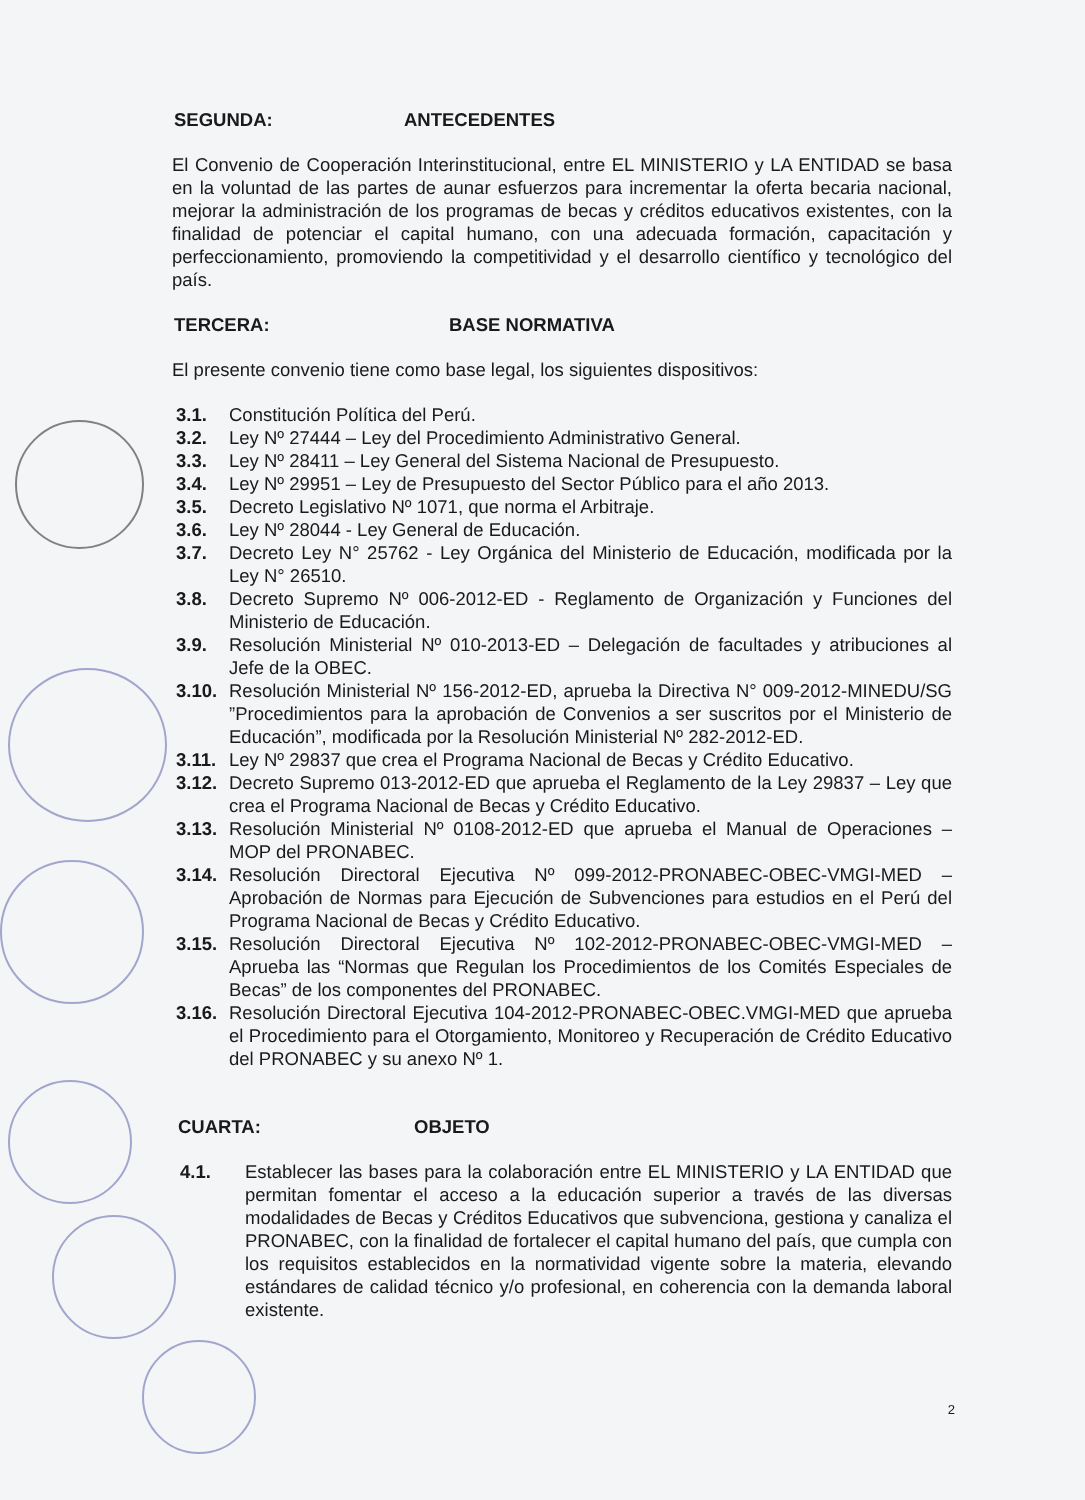SEGUNDA: ANTECEDENTES
El Convenio de Cooperación Interinstitucional, entre EL MINISTERIO y LA ENTIDAD se basa en la voluntad de las partes de aunar esfuerzos para incrementar la oferta becaria nacional, mejorar la administración de los programas de becas y créditos educativos existentes, con la finalidad de potenciar el capital humano, con una adecuada formación, capacitación y perfeccionamiento, promoviendo la competitividad y el desarrollo científico y tecnológico del país.
TERCERA: BASE NORMATIVA
El presente convenio tiene como base legal, los siguientes dispositivos:
3.1. Constitución Política del Perú.
3.2. Ley Nº 27444 – Ley del Procedimiento Administrativo General.
3.3. Ley Nº 28411 – Ley General del Sistema Nacional de Presupuesto.
3.4. Ley Nº 29951 – Ley de Presupuesto del Sector Público para el año 2013.
3.5. Decreto Legislativo Nº 1071, que norma el Arbitraje.
3.6. Ley Nº 28044 - Ley General de Educación.
3.7. Decreto Ley N° 25762 - Ley Orgánica del Ministerio de Educación, modificada por la Ley N° 26510.
3.8. Decreto Supremo Nº 006-2012-ED - Reglamento de Organización y Funciones del Ministerio de Educación.
3.9. Resolución Ministerial Nº 010-2013-ED – Delegación de facultades y atribuciones al Jefe de la OBEC.
3.10.
Resolución Ministerial Nº 156-2012-ED, aprueba la Directiva N° 009-2012-MINEDU/SG ”Procedimientos para la aprobación de Convenios a ser suscritos por el Ministerio de Educación”, modificada por la Resolución Ministerial Nº 282-2012-ED.
3.11.
Ley Nº 29837 que crea el Programa Nacional de Becas y Crédito Educativo.
3.12.
Decreto Supremo 013-2012-ED que aprueba el Reglamento de la Ley 29837 – Ley que crea el Programa Nacional de Becas y Crédito Educativo.
3.13.
Resolución Ministerial Nº 0108-2012-ED que aprueba el Manual de Operaciones – MOP del PRONABEC.
3.14.
Resolución Directoral Ejecutiva Nº 099-2012-PRONABEC-OBEC-VMGI-MED – Aprobación de Normas para Ejecución de Subvenciones para estudios en el Perú del Programa Nacional de Becas y Crédito Educativo.
3.15.
Resolución Directoral Ejecutiva Nº 102-2012-PRONABEC-OBEC-VMGI-MED – Aprueba las “Normas que Regulan los Procedimientos de los Comités Especiales de Becas” de los componentes del PRONABEC.
3.16.
Resolución Directoral Ejecutiva 104-2012-PRONABEC-OBEC.VMGI-MED que aprueba el Procedimiento para el Otorgamiento, Monitoreo y Recuperación de Crédito Educativo del PRONABEC y su anexo Nº 1.
CUARTA: OBJETO
4.1. Establecer las bases para la colaboración entre EL MINISTERIO y LA ENTIDAD que permitan fomentar el acceso a la educación superior a través de las diversas modalidades de Becas y Créditos Educativos que subvenciona, gestiona y canaliza el PRONABEC, con la finalidad de fortalecer el capital humano del país, que cumpla con los requisitos establecidos en la normatividad vigente sobre la materia, elevando estándares de calidad técnico y/o profesional, en coherencia con la demanda laboral existente.
2